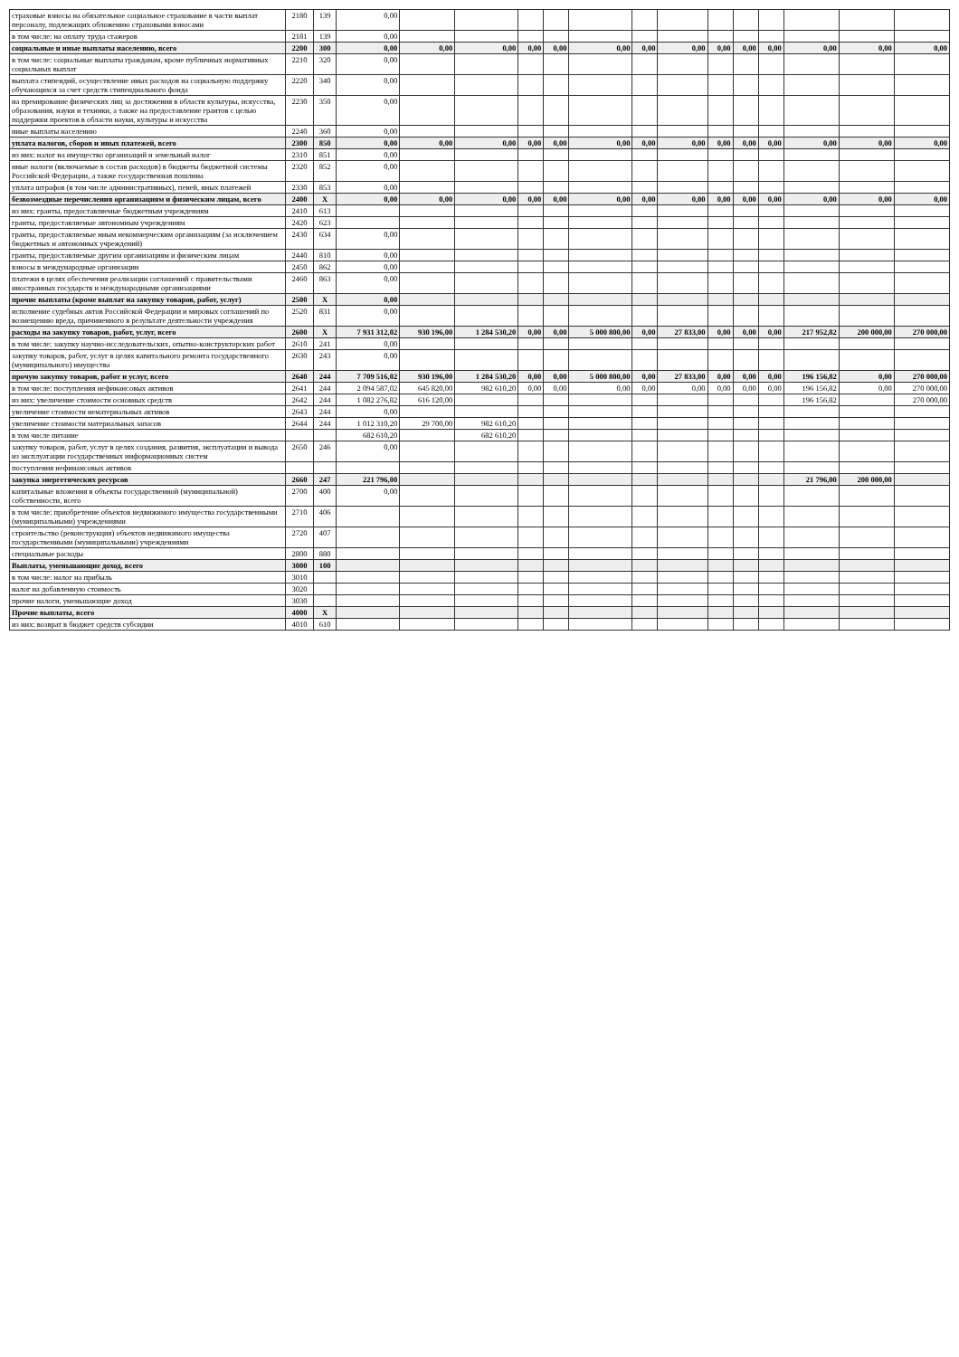| страховые взносы на обязательное социальное страхование в части выплат персоналу, подлежащих обложению страховыми взносами | 2180 | 139 | 0,00 | | | | | | | | | | | | | |
| в том числе: на оплату труда стажеров | 2181 | 139 | 0,00 | | | | | | | | | | | | | |
| социальные и иные выплаты населению, всего | 2200 | 300 | 0,00 | 0,00 | 0,00 | 0,00 | 0,00 | 0,00 | 0,00 | 0,00 | 0,00 | 0,00 | 0,00 | 0,00 | 0,00 | 0,00 |
| в том числе: социальные выплаты гражданам, кроме публичных нормативных социальных выплат | 2210 | 320 | 0,00 | | | | | | | | | | | | | |
| выплата стипендий, осуществление иных расходов на социальную поддержку обучающихся за счет средств стипендиального фонда | 2220 | 340 | 0,00 | | | | | | | | | | | | | |
| на премирование физических лиц за достижения в области культуры, искусства, образования, науки и техники, а также на предоставление грантов с целью поддержки проектов в области науки, культуры и искусства | 2230 | 350 | 0,00 | | | | | | | | | | | | | |
| иные выплаты населению | 2240 | 360 | 0,00 | | | | | | | | | | | | | |
| уплата налогов, сборов и иных платежей, всего | 2300 | 850 | 0,00 | 0,00 | 0,00 | 0,00 | 0,00 | 0,00 | 0,00 | 0,00 | 0,00 | 0,00 | 0,00 | 0,00 | 0,00 | 0,00 |
| из них: налог на имущество организаций и земельный налог | 2310 | 851 | 0,00 | | | | | | | | | | | | | |
| иные налоги (включаемые в состав расходов) в бюджеты бюджетной системы Российской Федерации, а также государственная пошлина | 2320 | 852 | 0,00 | | | | | | | | | | | | | |
| уплата штрафов (в том числе административных), пеней, иных платежей | 2330 | 853 | 0,00 | | | | | | | | | | | | | |
| безвозмездные перечисления организациям и физическим лицам, всего | 2400 | X | 0,00 | 0,00 | 0,00 | 0,00 | 0,00 | 0,00 | 0,00 | 0,00 | 0,00 | 0,00 | 0,00 | 0,00 | 0,00 | 0,00 |
| из них: гранты, предоставляемые бюджетным учреждениям | 2410 | 613 | | | | | | | | | | | | | | |
| гранты, предоставляемые автономным учреждениям | 2420 | 623 | | | | | | | | | | | | | | |
| гранты, предоставляемые иным некоммерческим организациям (за исключением бюджетных и автономных учреждений) | 2430 | 634 | 0,00 | | | | | | | | | | | | | |
| гранты, предоставляемые другим организациям и физическим лицам | 2440 | 810 | 0,00 | | | | | | | | | | | | | |
| взносы в международные организации | 2450 | 862 | 0,00 | | | | | | | | | | | | | |
| платежи в целях обеспечения реализации соглашений с правительствами иностранных государств и международными организациями | 2460 | 863 | 0,00 | | | | | | | | | | | | | |
| прочие выплаты (кроме выплат на закупку товаров, работ, услуг) | 2500 | X | 0,00 | | | | | | | | | | | | | |
| исполнение судебных актов Российской Федерации и мировых соглашений по возмещению вреда, причиненного в результате деятельности учреждения | 2520 | 831 | 0,00 | | | | | | | | | | | | | |
| расходы на закупку товаров, работ, услуг, всего | 2600 | X | 7 931 312,02 | 930 196,00 | 1 284 530,20 | 0,00 | 0,00 | 5 000 800,00 | 0,00 | 27 833,00 | 0,00 | 0,00 | 0,00 | 217 952,82 | 200 000,00 | 270 000,00 |
| в том числе: закупку научно-исследовательских, опытно-конструкторских работ | 2610 | 241 | 0,00 | | | | | | | | | | | | | |
| закупку товаров, работ, услуг в целях капитального ремонта государственного (муниципального) имущества | 2630 | 243 | 0,00 | | | | | | | | | | | | | |
| прочую закупку товаров, работ и услуг, всего | 2640 | 244 | 7 709 516,02 | 930 196,00 | 1 284 530,20 | 0,00 | 0,00 | 5 000 800,00 | 0,00 | 27 833,00 | 0,00 | 0,00 | 0,00 | 196 156,82 | 0,00 | 270 000,00 |
| в том числе: поступления нефинансовых активов | 2641 | 244 | 2 094 587,02 | 645 820,00 | 982 610,20 | 0,00 | 0,00 | 0,00 | 0,00 | 0,00 | 0,00 | 0,00 | 0,00 | 196 156,82 | 0,00 | 270 000,00 |
| из них: увеличение стоимости основных средств | 2642 | 244 | 1 082 276,82 | 616 120,00 | | | | | | | | | | 196 156,82 | | 270 000,00 |
| увеличение стоимости нематериальных активов | 2643 | 244 | 0,00 | | | | | | | | | | | | | |
| увеличение стоимости материальных запасов | 2644 | 244 | 1 012 310,20 | 29 700,00 | 982 610,20 | | | | | | | | | | | |
| в том числе питание | | | 682 610,20 | | 682 610,20 | | | | | | | | | | | |
| закупку товаров, работ, услуг в целях создания, развития, эксплуатации и вывода из эксплуатации государственных информационных систем | 2650 | 246 | 0,00 | | | | | | | | | | | | | |
| поступления нефинансовых активов | | | | | | | | | | | | | | | | |
| закупка энергетических ресурсов | 2660 | 247 | 221 796,00 | | | | | | | | | | | 21 796,00 | 200 000,00 | |
| капитальные вложения в объекты государственной (муниципальной) собственности, всего | 2700 | 400 | 0,00 | | | | | | | | | | | | | |
| в том числе: приобретение объектов недвижимого имущества государственными (муниципальными) учреждениями | 2710 | 406 | | | | | | | | | | | | | | |
| строительство (реконструкция) объектов недвижимого имущества государственными (муниципальными) учреждениями | 2720 | 407 | | | | | | | | | | | | | | |
| специальные расходы | 2800 | 880 | | | | | | | | | | | | | | |
| Выплаты, уменьшающие доход, всего | 3000 | 100 | | | | | | | | | | | | | | |
| в том числе: налог на прибыль | 3010 | | | | | | | | | | | | | | | |
| налог на добавленную стоимость | 3020 | | | | | | | | | | | | | | | |
| прочие налоги, уменьшающие доход | 3030 | | | | | | | | | | | | | | | |
| Прочие выплаты, всего | 4000 | X | | | | | | | | | | | | | | |
| из них: возврат в бюджет средств субсидии | 4010 | 610 | | | | | | | | | | | | | | |